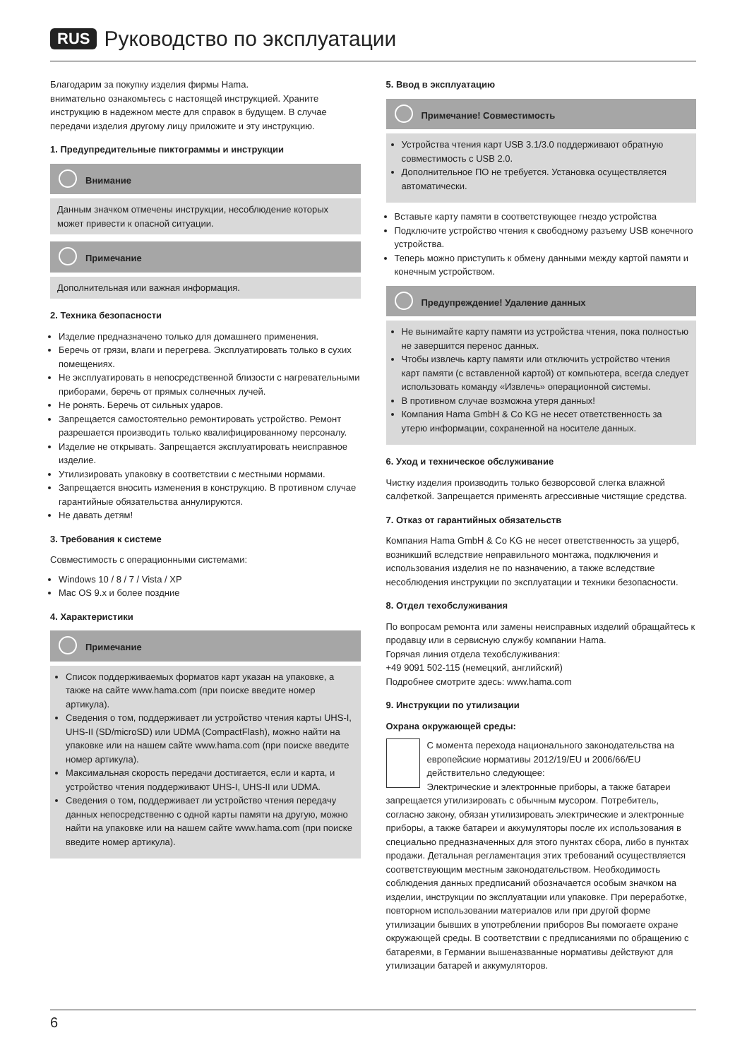RUS Руководство по эксплуатации
Благодарим за покупку изделия фирмы Hama.
внимательно ознакомьтесь с настоящей инструкцией. Храните инструкцию в надежном месте для справок в будущем. В случае передачи изделия другому лицу приложите и эту инструкцию.
1. Предупредительные пиктограммы и инструкции
Внимание
Данным значком отмечены инструкции, несоблюдение которых может привести к опасной ситуации.
Примечание
Дополнительная или важная информация.
2. Техника безопасности
Изделие предназначено только для домашнего применения.
Беречь от грязи, влаги и перегрева. Эксплуатировать только в сухих помещениях.
Не эксплуатировать в непосредственной близости с нагревательными приборами, беречь от прямых солнечных лучей.
Не ронять. Беречь от сильных ударов.
Запрещается самостоятельно ремонтировать устройство. Ремонт разрешается производить только квалифицированному персоналу.
Изделие не открывать. Запрещается эксплуатировать неисправное изделие.
Утилизировать упаковку в соответствии с местными нормами.
Запрещается вносить изменения в конструкцию. В противном случае гарантийные обязательства аннулируются.
Не давать детям!
3. Требования к системе
Совместимость с операционными системами:
Windows 10 / 8 / 7 / Vista / XP
Mac OS 9.x и более поздние
4. Характеристики
Примечание
Список поддерживаемых форматов карт указан на упаковке, а также на сайте www.hama.com (при поиске введите номер артикула).
Сведения о том, поддерживает ли устройство чтения карты UHS-I, UHS-II (SD/microSD) или UDMA (CompactFlash), можно найти на упаковке или на нашем сайте www.hama.com (при поиске введите номер артикула).
Максимальная скорость передачи достигается, если и карта, и устройство чтения поддерживают UHS-I, UHS-II или UDMA.
Сведения о том, поддерживает ли устройство чтения передачу данных непосредственно с одной карты памяти на другую, можно найти на упаковке или на нашем сайте www.hama.com (при поиске введите номер артикула).
5. Ввод в эксплуатацию
Примечание! Совместимость
Устройства чтения карт USB 3.1/3.0 поддерживают обратную совместимость с USB 2.0.
Дополнительное ПО не требуется. Установка осуществляется автоматически.
Вставьте карту памяти в соответствующее гнездо устройства
Подключите устройство чтения к свободному разъему USB конечного устройства.
Теперь можно приступить к обмену данными между картой памяти и конечным устройством.
Предупреждение! Удаление данных
Не вынимайте карту памяти из устройства чтения, пока полностью не завершится перенос данных.
Чтобы извлечь карту памяти или отключить устройство чтения карт памяти (с вставленной картой) от компьютера, всегда следует использовать команду «Извлечь» операционной системы.
В противном случае возможна утеря данных!
Компания Hama GmbH & Co KG не несет ответственность за утерю информации, сохраненной на носителе данных.
6. Уход и техническое обслуживание
Чистку изделия производить только безворсовой слегка влажной салфеткой. Запрещается применять агрессивные чистящие средства.
7. Отказ от гарантийных обязательств
Компания Hama GmbH & Co KG не несет ответственность за ущерб, возникший вследствие неправильного монтажа, подключения и использования изделия не по назначению, а также вследствие несоблюдения инструкции по эксплуатации и техники безопасности.
8. Отдел техобслуживания
По вопросам ремонта или замены неисправных изделий обращайтесь к продавцу или в сервисную службу компании Hama.
Горячая линия отдела техобслуживания:
+49 9091 502-115 (немецкий, английский)
Подробнее смотрите здесь: www.hama.com
9. Инструкции по утилизации
Охрана окружающей среды:
С момента перехода национального законодательства на европейские нормативы 2012/19/EU и 2006/66/EU действительно следующее:
Электрические и электронные приборы, а также батареи запрещается утилизировать с обычным мусором. Потребитель, согласно закону, обязан утилизировать электрические и электронные приборы, а также батареи и аккумуляторы после их использования в специально предназначенных для этого пунктах сбора, либо в пунктах продажи. Детальная регламентация этих требований осуществляется соответствующим местным законодательством. Необходимость соблюдения данных предписаний обозначается особым значком на изделии, инструкции по эксплуатации или упаковке. При переработке, повторном использовании материалов или при другой форме утилизации бывших в употреблении приборов Вы помогаете охране окружающей среды. В соответствии с предписаниями по обращению с батареями, в Германии вышеназванные нормативы действуют для утилизации батарей и аккумуляторов.
6